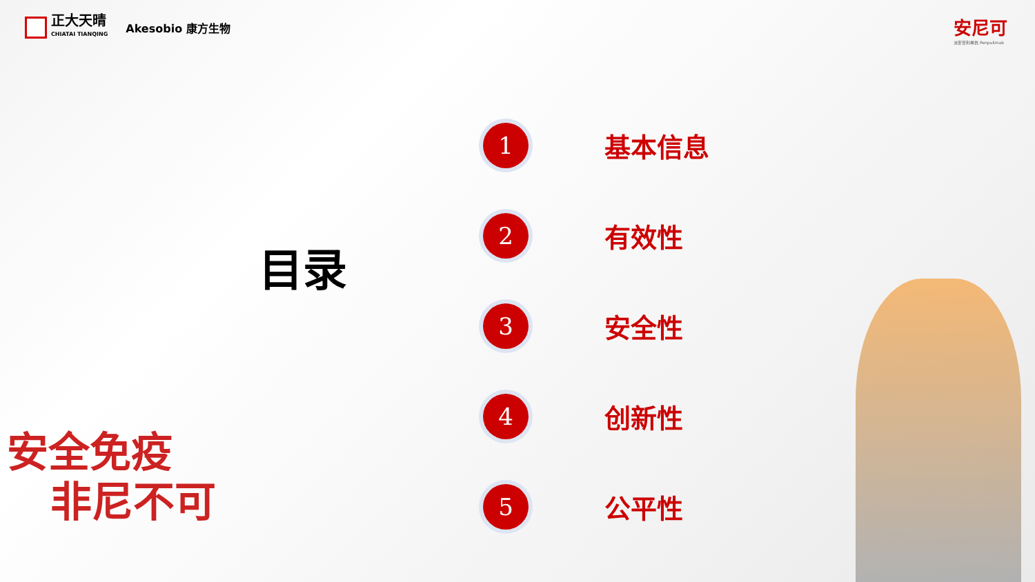正大天晴
CHIATAI TIANQING
Akesobio 康方生物
安尼可
派安普利单抗 Penpulimab
目录
1 基本信息
2 有效性
3 安全性
4 创新性
5 公平性
安全免疫
非尼不可